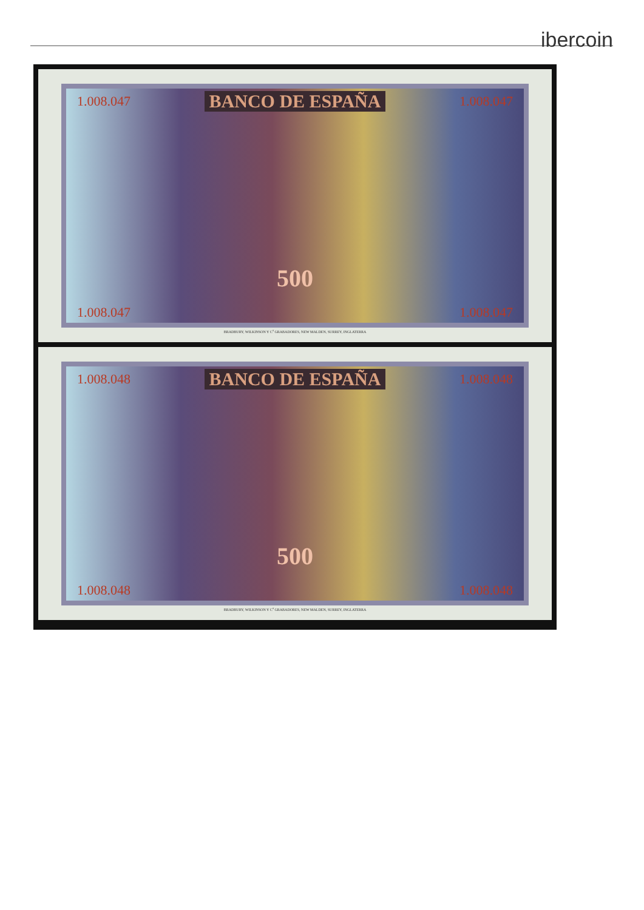ibercoin
1.008.047 BANCO DE ESPAÑA 1.008.047
500
1.008.047 1.008.047
BRADBURY, WILKINSON Y C<sup>a</sup> GRABADORES, NEW MALDEN, SURREY, INGLATERRA
1.008.048 BANCO DE ESPAÑA 1.008.048
500
1.008.048 1.008.048
BRADBURY, WILKINSON Y C<sup>a</sup> GRABADORES, NEW MALDEN, SURREY, INGLATERRA